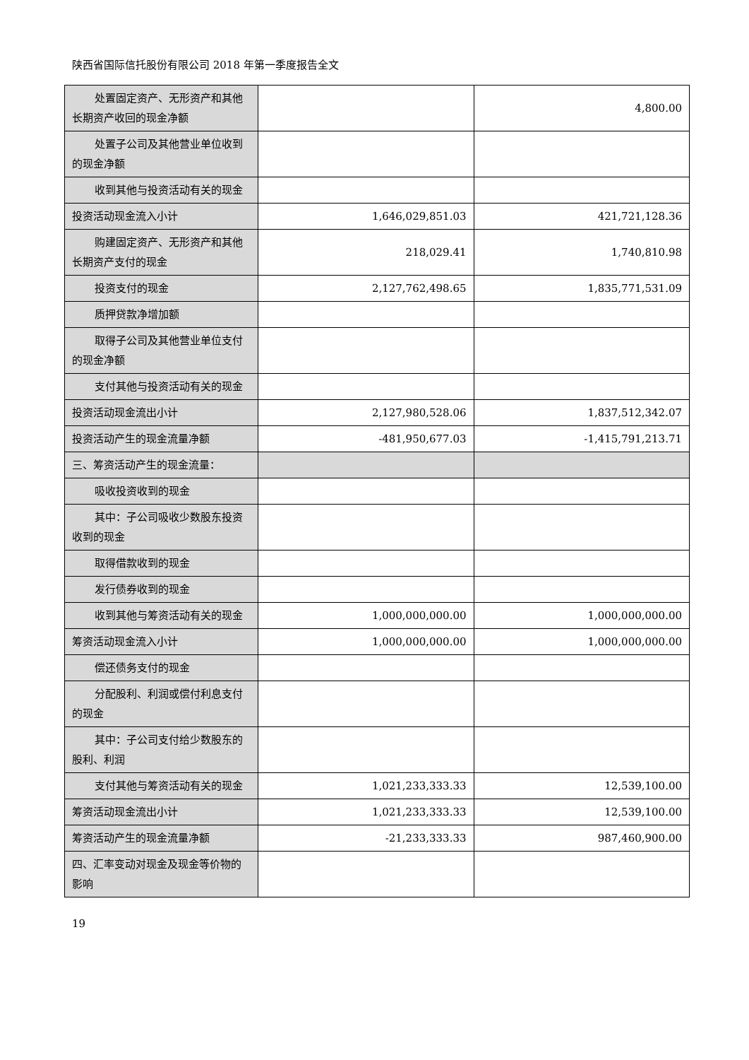陕西省国际信托股份有限公司 2018 年第一季度报告全文
| 处置固定资产、无形资产和其他长期资产收回的现金净额 | | 4,800.00 |
| 处置子公司及其他营业单位收到的现金净额 | | |
| 收到其他与投资活动有关的现金 | | |
| 投资活动现金流入小计 | 1,646,029,851.03 | 421,721,128.36 |
| 购建固定资产、无形资产和其他长期资产支付的现金 | 218,029.41 | 1,740,810.98 |
| 投资支付的现金 | 2,127,762,498.65 | 1,835,771,531.09 |
| 质押贷款净增加额 | | |
| 取得子公司及其他营业单位支付的现金净额 | | |
| 支付其他与投资活动有关的现金 | | |
| 投资活动现金流出小计 | 2,127,980,528.06 | 1,837,512,342.07 |
| 投资活动产生的现金流量净额 | -481,950,677.03 | -1,415,791,213.71 |
| 三、筹资活动产生的现金流量： | | |
| 吸收投资收到的现金 | | |
| 其中：子公司吸收少数股东投资收到的现金 | | |
| 取得借款收到的现金 | | |
| 发行债券收到的现金 | | |
| 收到其他与筹资活动有关的现金 | 1,000,000,000.00 | 1,000,000,000.00 |
| 筹资活动现金流入小计 | 1,000,000,000.00 | 1,000,000,000.00 |
| 偿还债务支付的现金 | | |
| 分配股利、利润或偿付利息支付的现金 | | |
| 其中：子公司支付给少数股东的股利、利润 | | |
| 支付其他与筹资活动有关的现金 | 1,021,233,333.33 | 12,539,100.00 |
| 筹资活动现金流出小计 | 1,021,233,333.33 | 12,539,100.00 |
| 筹资活动产生的现金流量净额 | -21,233,333.33 | 987,460,900.00 |
| 四、汇率变动对现金及现金等价物的影响 | | |
19